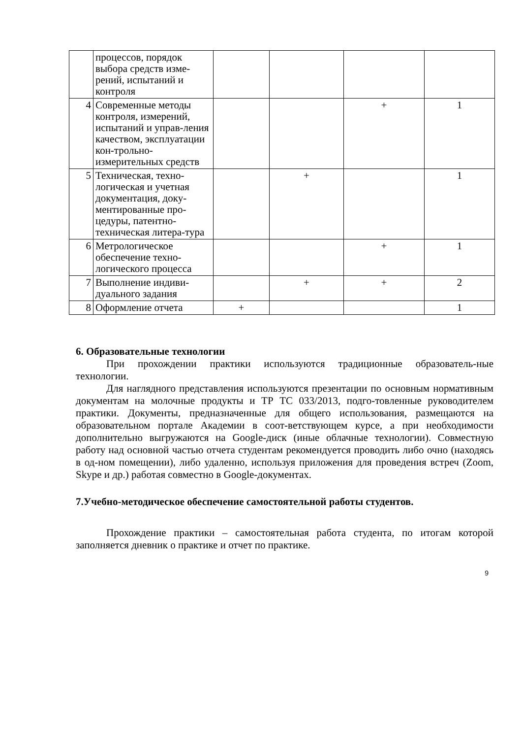| | процессов, порядок выбора средств изме-рений, испытаний и контроля | | | | |
| 4 | Современные методы контроля, измерений, испытаний и управ-ления качеством, эксплуатации кон-трольно-измерительных средств | | | + | 1 |
| 5 | Техническая, техно-логическая и учетная документация, доку-ментированные про-цедуры, патентно-техническая литера-тура | | + | | 1 |
| 6 | Метрологическое обеспечение техно-логического процесса | | | + | 1 |
| 7 | Выполнение индиви-дуального задания | | + | + | 2 |
| 8 | Оформление отчета | + | | | 1 |
6. Образовательные технологии
При прохождении практики используются традиционные образователь-ные технологии.
Для наглядного представления используются презентации по основным нормативным документам на молочные продукты и ТР ТС 033/2013, подго-товленные руководителем практики. Документы, предназначенные для общего использования, размещаются на образовательном портале Академии в соот-ветствующем курсе, а при необходимости дополнительно выгружаются на Google-диск (иные облачные технологии). Совместную работу над основной частью отчета студентам рекомендуется проводить либо очно (находясь в од-ном помещении), либо удаленно, используя приложения для проведения встреч (Zoom, Skype и др.) работая совместно в Google-документах.
7.Учебно-методическое обеспечение самостоятельной работы студентов.
Прохождение практики – самостоятельная работа студента, по итогам которой заполняется дневник о практике и отчет по практике.
9